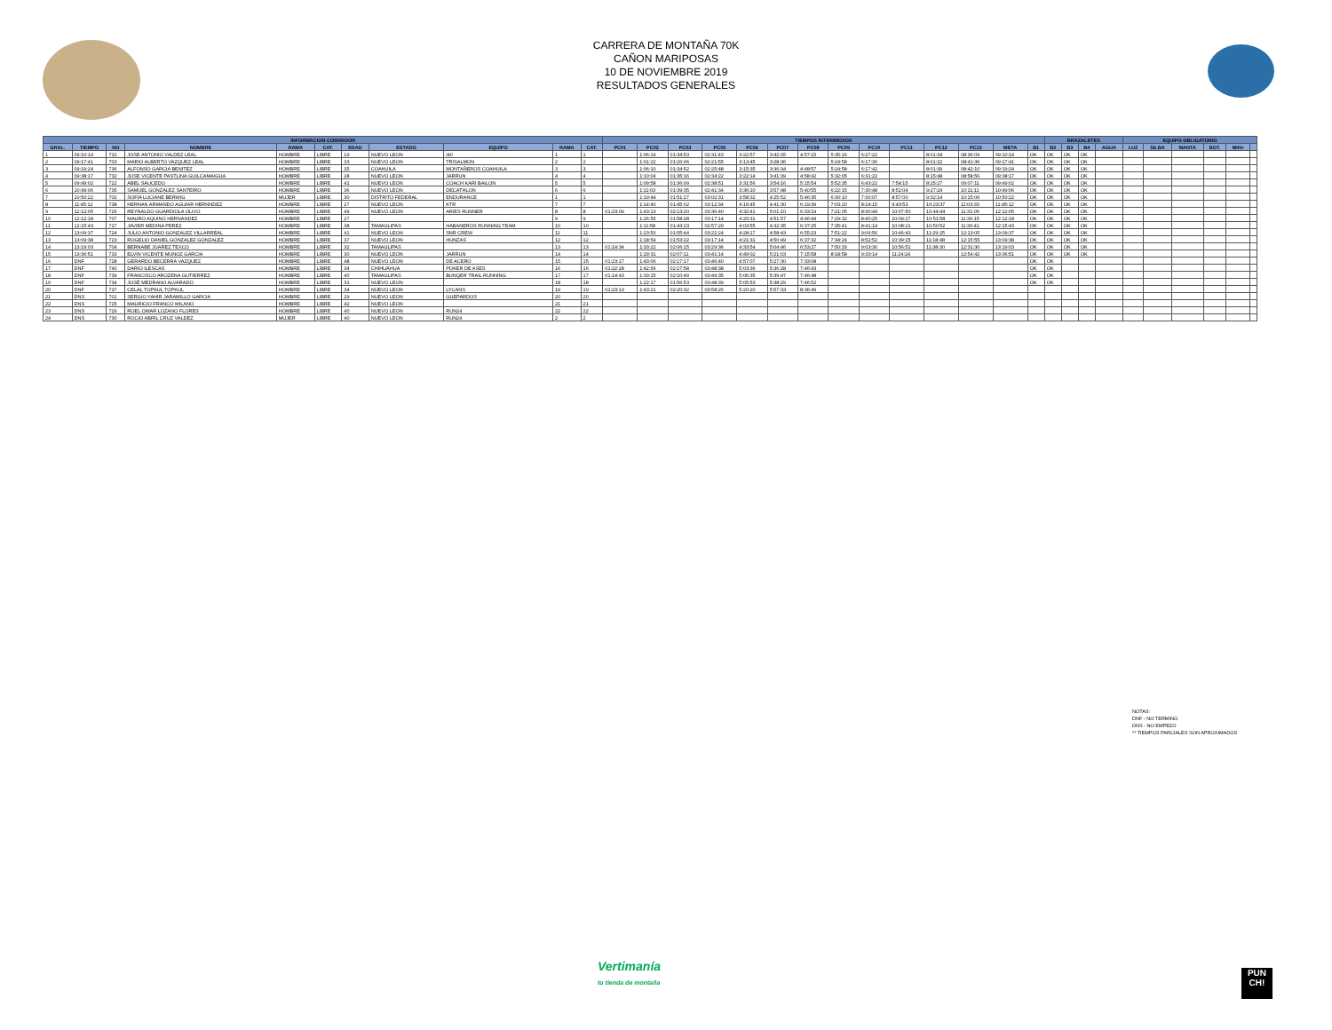CARRERA DE MONTAÑA 70K
CAÑON MARIPOSAS
10 DE NOVIEMBRE 2019
RESULTADOS GENERALES
| INFORMACION CORREDOR | | | | | | | | | | | TIEMPOS INTERMEDIOS | | | | | | | | | | | | | | BRAZALETES | | | | EQUIPO OBLIGATORIO | | | | | |
| --- | --- | --- | --- | --- | --- | --- | --- | --- | --- | --- | --- | --- | --- | --- | --- | --- | --- | --- | --- | --- | --- | --- | --- | --- | --- | --- | --- | --- | --- | --- | --- | --- | --- | --- |
| GRAL. | TIEMPO | NO | NOMBRE | RAMA | CAT. | EDAD | ESTADO | EQUIPO | RAMA | CAT. | PC01 | PC02 | PC03 | PC05 | PC06 | PC07 | PC08 | PC09 | PC10 | PC11 | PC12 | PC13 | META | B1 | B2 | B3 | B4 | AGUA | LUZ | SILBA | MANTA | BOT. | MIN+ | |
| 1 | 09:10:14 | 731 | JOSE ANTONIO VALDEZ LEAL | HOMBRE | LIBRE | 19 | NUEVO LEON | I40 | 1 | 1 | | 1:06:14 | 01:34:53 | 02:31:43 | 3:22:57 | 3:42:05 | 4:57:15 | 5:35:16 | 6:27:22 | | 8:01:34 | 08:36:09 | 09:10:14 | OK | OK | OK | OK | | | | | | | |
| 2 | 09:17:41 | 703 | MARIO ALBERTO VAZQUEZ LEAL | HOMBRE | LIBRE | 33 | NUEVO LEON | TRISALMON | 2 | 2 | | 1:01:22 | 01:26:06 | 02:21:55 | 3:13:45 | 3:28:36 | | 5:24:58 | 6:17:30 | | 8:01:22 | 08:41:36 | 09:17:41 | OK | OK | OK | OK | | | | | | | |
| 3 | 09:19:24 | 736 | ALFONSO GARCIA BENITEZ | HOMBRE | LIBRE | 35 | COAHUILA | MONTAÑEROS COAHUILA | 3 | 3 | | 1:06:10 | 01:34:52 | 02:25:48 | 3:15:35 | 3:36:34 | 4:48:57 | 5:24:58 | 6:17:42 | | 8:01:39 | 08:42:10 | 09:19:24 | OK | OK | OK | OK | | | | | | | |
| 4 | 09:38:17 | 732 | JOSE VICENTE PASTLINA GUILCAMAIGUA | HOMBRE | LIBRE | 28 | NUEVO LEON | JARRUN | 4 | 4 | | 1:10:04 | 01:35:16 | 02:34:22 | 3:22:14 | 3:41:39 | 4:58:42 | 5:32:05 | 6:31:22 | | 8:15:48 | 08:58:56 | 09:38:17 | OK | OK | OK | OK | | | | | | | |
| 5 | 09:49:02 | 722 | ABEL SAUCEDO | HOMBRE | LIBRE | 41 | NUEVO LEON | COACH KARI BAILON | 5 | 5 | | 1:09:58 | 01:36:09 | 02:38:51 | 3:31:56 | 3:54:16 | 5:15:54 | 5:52:35 | 6:43:22 | 7:54:15 | 8:25:27 | 09:07:11 | 09:49:02 | OK | OK | OK | OK | | | | | | | |
| 6 | 10:49:06 | 735 | SAMUEL GONZALEZ SANTEIRO | HOMBRE | LIBRE | 36 | NUEVO LEON | DECATHLON | 6 | 6 | | 1:11:03 | 01:39:35 | 02:41:34 | 3:36:10 | 3:57:48 | 5:40:55 | 6:22:15 | 7:30:48 | 8:51:04 | 9:27:24 | 10:11:11 | 10:49:06 | OK | OK | OK | OK | | | | | | | |
| 7 | 10:50:22 | 702 | SOFIA LUCIANE BERWIG | MUJER | LIBRE | 30 | DISTRITO FEDERAL | ENDURANCE | 1 | 1 | | 1:19:44 | 01:51:27 | 03:02:31 | 3:58:32 | 4:25:52 | 5:46:35 | 6:30:10 | 7:30:07 | 8:57:00 | 9:32:14 | 10:15:06 | 10:50:22 | OK | OK | OK | OK | | | | | | | |
| 8 | 11:45:12 | 738 | HERNAN ARMANDO AGUIAR HERNNDEZ | HOMBRE | LIBRE | 27 | NUEVO LEON | KTR | 7 | 7 | | 1:14:40 | 01:45:02 | 03:12:34 | 4:16:45 | 4:41:30 | 6:19:39 | 7:03:20 | 8:24:15 | 9:43:53 | 10:23:37 | 11:03:33 | 11:45:12 | OK | OK | OK | OK | | | | | | | |
| 9 | 12:12:05 | 726 | REYNALDO GUARDIOLA OLIVO | HOMBRE | LIBRE | 49 | NUEVO LEON | ARIES RUNNER | 8 | 8 | 01:23:09 | 1:43:13 | 02:13:20 | 03:36:40 | 4:32:41 | 5:01:10 | 6:33:19 | 7:21:05 | 8:30:44 | 10:07:50 | 10:44:44 | 11:31:06 | 12:12:05 | OK | OK | OK | OK | | | | | | | |
| 10 | 12:12:18 | 707 | MAURO AQUINO HERNANDEZ | HOMBRE | LIBRE | 27 | | | 9 | 9 | | 1:26:55 | 01:58:28 | 03:17:14 | 4:20:31 | 4:51:57 | 4:46:44 | 7:29:32 | 8:40:25 | 10:09:27 | 10:51:58 | 11:36:15 | 12:12:18 | OK | OK | OK | OK | | | | | | | |
| 11 | 12:15:43 | 727 | JAVIER MEDINA PEREZ | HOMBRE | LIBRE | 38 | TAMAULIPAS | HABANEROS RUNNING TEAM | 10 | 10 | | 1:11:58 | 01:43:23 | 02:57:29 | 4:03:55 | 4:32:35 | 6:37:25 | 7:35:41 | 8:41:14 | 10:08:21 | 10:50:52 | 11:36:41 | 12:15:43 | OK | OK | OK | OK | | | | | | | |
| 12 | 13:09:37 | 724 | JULIO ANTONIO GONZALEZ VILLARREAL | HOMBRE | LIBRE | 41 | NUEVO LEON | SNR CREW | 11 | 11 | | 1:23:50 | 01:55:44 | 03:22:24 | 4:28:17 | 4:58:43 | 6:55:23 | 7:51:22 | 9:06:56 | 10:46:43 | 11:29:25 | 12:13:05 | 13:09:37 | OK | OK | OK | OK | | | | | | | |
| 13 | 13:09:38 | 723 | ROGELIO DANIEL GONZALEZ GONZALEZ | HOMBRE | LIBRE | 37 | NUEVO LEON | HUNZAS | 12 | 12 | | 1:18:54 | 01:53:22 | 03:17:14 | 4:21:31 | 4:50:49 | 6:37:32 | 7:34:24 | 8:52:52 | 10:39:25 | 11:18:48 | 12:15:55 | 13:09:38 | OK | OK | OK | OK | | | | | | | |
| 14 | 13:19:03 | 704 | BERNABE JUAREZ TEXCO | HOMBRE | LIBRE | 32 | TAMAULIPAS | | 13 | 13 | 01:14:34 | 1:33:22 | 02:06:15 | 03:29:36 | 4:33:54 | 5:04:46 | 6:53:27 | 7:50:33 | 9:03:30 | 10:56:51 | 11:38:30 | 12:31:30 | 13:19:03 | OK | OK | OK | OK | | | | | | | |
| 15 | 13:36:51 | 733 | ELVIN VICENTE MUNOZ GARCIA | HOMBRE | LIBRE | 30 | NUEVO LEON | JARRUN | 14 | 14 | | 1:29:31 | 02:07:11 | 03:41:14 | 4:49:02 | 5:21:03 | 7:15:58 | 8:18:58 | 9:33:14 | 11:24:24 | | 12:54:42 | 13:36:51 | OK | OK | OK | OK | | | | | | | |
| 16 | DNF | 728 | GERARDO BECERRA VAZQUEZ | HOMBRE | LIBRE | 48 | NUEVO LEON | DE ACERO | 15 | 15 | 01:23:17 | 1:43:06 | 02:17:17 | 03:46:40 | 4:57:07 | 5:27:30 | 7:33:08 | | | | | | | OK | OK | | | | | | | | | |
| 17 | DNF | 740 | DARIO ILESCAS | HOMBRE | LIBRE | 34 | CHIHUAHUA | POKER DE ASES | 16 | 16 | 01:22:28 | 1:42:56 | 02:17:58 | 03:48:38 | 5:03:36 | 5:36:28 | 7:46:43 | | | | | | | OK | OK | | | | | | | | | |
| 18 | DNF | 739 | FRANCISCO AROZENA GUTIERREZ | HOMBRE | LIBRE | 40 | TAMAULIPAS | BUNQER TRAIL RUNNING | 17 | 17 | 01:14:43 | 1:33:15 | 02:10:49 | 03:49:35 | 5:06:35 | 5:39:47 | 7:46:48 | | | | | | | OK | OK | | | | | | | | | |
| 19 | DNF | 734 | JOSÉ MEDRANO ALVARADO | HOMBRE | LIBRE | 31 | NUEVO LEON | | 18 | 18 | | 1:22:17 | 01:56:53 | 03:48:39 | 5:05:53 | 5:38:29 | 7:46:52 | | | | | | | OK | OK | | | | | | | | | |
| 20 | DNF | 737 | CELAL TOPKUL TOPKUL | HOMBRE | LIBRE | 34 | NUEVO LEON | LYCANS | 19 | 19 | 01:23:13 | 1:43:21 | 02:20:32 | 03:58:26 | 5:20:20 | 5:57:33 | 8:36:49 | | | | | | | | | | | | | | | | | |
| 21 | DNS | 701 | SERGIO YAHIR JARAMILLO GARCIA | HOMBRE | LIBRE | 29 | NUEVO LEON | GUEPARDOS | 20 | 20 | | | | | | | | | | | | | | | | | | | | | | | | |
| 22 | DNS | 725 | MAURICIO FRANCO MILANO | HOMBRE | LIBRE | 42 | NUEVO LEON | | 21 | 21 | | | | | | | | | | | | | | | | | | | | | | | | |
| 23 | DNS | 729 | ROEL OMAR LOZANO FLORES | HOMBRE | LIBRE | 40 | NUEVO LEON | RUN24 | 22 | 22 | | | | | | | | | | | | | | | | | | | | | | | | |
| 24 | DNS | 730 | ROCIO ABRIL CRUZ VALDEZ | MUJER | LIBRE | 40 | NUEVO LEON | RUN24 | 2 | 2 | | | | | | | | | | | | | | | | | | | | | | | | |
NOTAS:
DNF - NO TERMINO
DNS - NO EMPEZO
** TIEMPOS PARCIALES SON APROXIMADOS
Vertimanía
tu tienda de montaña
PUN
CH!